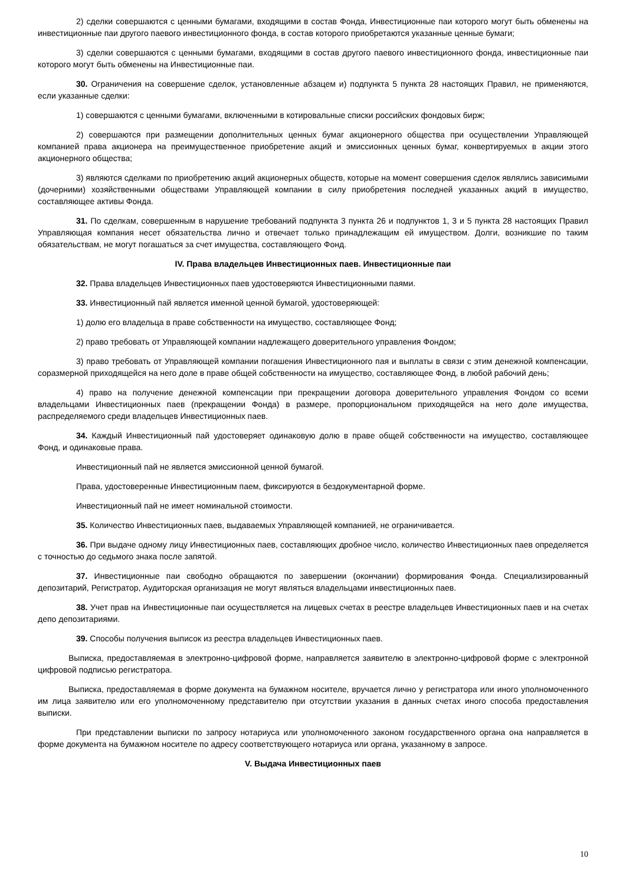2) сделки совершаются с ценными бумагами, входящими в состав Фонда, Инвестиционные паи которого могут быть обменены на инвестиционные паи другого паевого инвестиционного фонда, в состав которого приобретаются указанные ценные бумаги;
3) сделки совершаются с ценными бумагами, входящими в состав другого паевого инвестиционного фонда, инвестиционные паи которого могут быть обменены на Инвестиционные паи.
30. Ограничения на совершение сделок, установленные абзацем и) подпункта 5 пункта 28 настоящих Правил, не применяются, если указанные сделки:
1) совершаются с ценными бумагами, включенными в котировальные списки российских фондовых бирж;
2) совершаются при размещении дополнительных ценных бумаг акционерного общества при осуществлении Управляющей компанией права акционера на преимущественное приобретение акций и эмиссионных ценных бумаг, конвертируемых в акции этого акционерного общества;
3) являются сделками по приобретению акций акционерных обществ, которые на момент совершения сделок являлись зависимыми (дочерними) хозяйственными обществами Управляющей компании в силу приобретения последней указанных акций в имущество, составляющее активы Фонда.
31. По сделкам, совершенным в нарушение требований подпункта 3 пункта 26 и подпунктов 1, 3 и 5 пункта 28 настоящих Правил Управляющая компания несет обязательства лично и отвечает только принадлежащим ей имуществом. Долги, возникшие по таким обязательствам, не могут погашаться за счет имущества, составляющего Фонд.
IV. Права владельцев Инвестиционных паев. Инвестиционные паи
32. Права владельцев Инвестиционных паев удостоверяются Инвестиционными паями.
33. Инвестиционный пай является именной ценной бумагой, удостоверяющей:
1) долю его владельца в праве собственности на имущество, составляющее Фонд;
2) право требовать от Управляющей компании надлежащего доверительного управления Фондом;
3) право требовать от Управляющей компании погашения Инвестиционного пая и выплаты в связи с этим денежной компенсации, соразмерной приходящейся на него доле в праве общей собственности на имущество, составляющее Фонд, в любой рабочий день;
4) право на получение денежной компенсации при прекращении договора доверительного управления Фондом со всеми владельцами Инвестиционных паев (прекращении Фонда) в размере, пропорциональном приходящейся на него доле имущества, распределяемого среди владельцев Инвестиционных паев.
34. Каждый Инвестиционный пай удостоверяет одинаковую долю в праве общей собственности на имущество, составляющее Фонд, и одинаковые права.
Инвестиционный пай не является эмиссионной ценной бумагой.
Права, удостоверенные Инвестиционным паем, фиксируются в бездокументарной форме.
Инвестиционный пай не имеет номинальной стоимости.
35. Количество Инвестиционных паев, выдаваемых Управляющей компанией, не ограничивается.
36. При выдаче одному лицу Инвестиционных паев, составляющих дробное число, количество Инвестиционных паев определяется с точностью до седьмого знака после запятой.
37. Инвестиционные паи свободно обращаются по завершении (окончании) формирования Фонда. Специализированный депозитарий, Регистратор, Аудиторская организация не могут являться владельцами инвестиционных паев.
38. Учет прав на Инвестиционные паи осуществляется на лицевых счетах в реестре владельцев Инвестиционных паев и на счетах депо депозитариями.
39. Способы получения выписок из реестра владельцев Инвестиционных паев.
Выписка, предоставляемая в электронно-цифровой форме, направляется заявителю в электронно-цифровой форме с электронной цифровой подписью регистратора.
Выписка, предоставляемая в форме документа на бумажном носителе, вручается лично у регистратора или иного уполномоченного им лица заявителю или его уполномоченному представителю при отсутствии указания в данных счетах иного способа предоставления выписки.
При представлении выписки по запросу нотариуса или уполномоченного законом государственного органа она направляется в форме документа на бумажном носителе по адресу соответствующего нотариуса или органа, указанному в запросе.
V. Выдача Инвестиционных паев
10